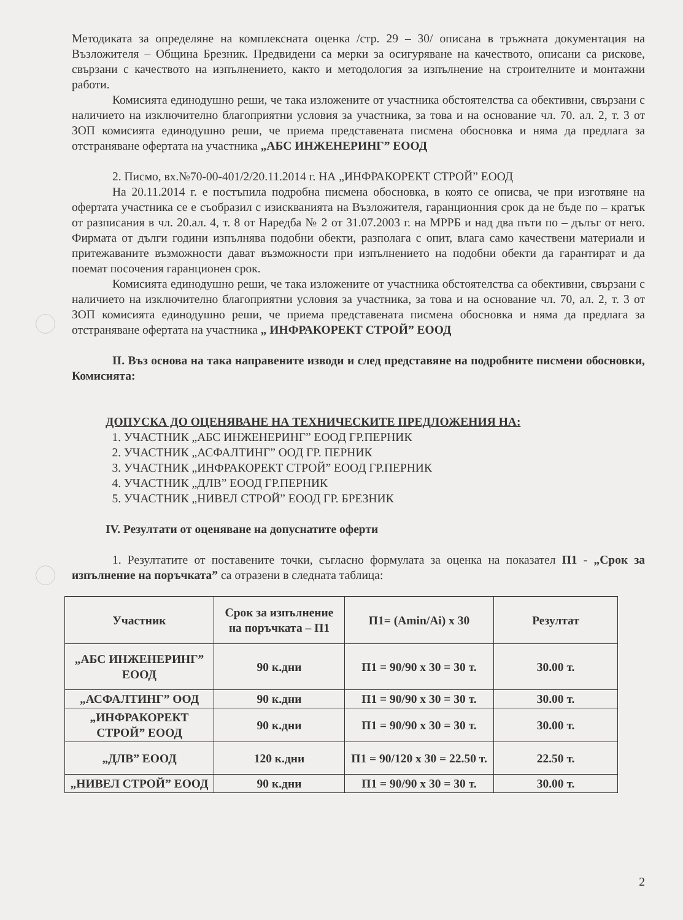Методиката за определяне на комплексната оценка /стр. 29 – 30/ описана в тръжната документация на Възложителя – Община Брезник. Предвидени са мерки за осигуряване на качеството, описани са рискове, свързани с качеството на изпълнението, както и методология за изпълнение на строителните и монтажни работи.
Комисията единодушно реши, че така изложените от участника обстоятелства са обективни, свързани с наличието на изключително благоприятни условия за участника, за това и на основание чл. 70. ал. 2, т. 3 от ЗОП комисията единодушно реши, че приема представената писмена обосновка и няма да предлага за отстраняване офертата на участника „АБС ИНЖЕНЕРИНГ” ЕООД
2. Писмо, вх.№70-00-401/2/20.11.2014 г. НА „ИНФРАКОРЕКТ СТРОЙ” ЕООД
На 20.11.2014 г. е постъпила подробна писмена обосновка, в която се описва, че при изготвяне на офертата участника се е съобразил с изискванията на Възложителя, гаранционния срок да не бъде по – кратък от разписания в чл. 20.ал. 4, т. 8 от Наредба № 2 от 31.07.2003 г. на МРРБ и над два пъти по – дълъг от него. Фирмата от дълги години изпълнява подобни обекти, разполага с опит, влага само качествени материали и притежаваните възможности дават възможности при изпълнението на подобни обекти да гарантират и да поемат посочения гаранционен срок.
Комисията единодушно реши, че така изложените от участника обстоятелства са обективни, свързани с наличието на изключително благоприятни условия за участника, за това и на основание чл. 70, ал. 2, т. 3 от ЗОП комисията единодушно реши, че приема представената писмена обосновка и няма да предлага за отстраняване офертата на участника „ ИНФРАКОРЕКТ СТРОЙ” ЕООД
II. Въз основа на така направените изводи и след представяне на подробните писмени обосновки, Комисията:
ДОПУСКА ДО ОЦЕНЯВАНЕ НА ТЕХНИЧЕСКИТЕ ПРЕДЛОЖЕНИЯ НА:
1. УЧАСТНИК „АБС ИНЖЕНЕРИНГ” ЕООД ГР.ПЕРНИК
2. УЧАСТНИК „АСФАЛТИНГ” ООД ГР. ПЕРНИК
3. УЧАСТНИК „ИНФРАКОРЕКТ СТРОЙ” ЕООД ГР.ПЕРНИК
4. УЧАСТНИК „ДЛВ” ЕООД ГР.ПЕРНИК
5. УЧАСТНИК „НИВЕЛ СТРОЙ” ЕООД ГР. БРЕЗНИК
IV. Резултати от оценяване на допуснатите оферти
1. Резултатите от поставените точки, съгласно формулата за оценка на показател П1 - „Срок за изпълнение на поръчката” са отразени в следната таблица:
| Участник | Срок за изпълнение на поръчката – П1 | П1= (Amin/Ai) x 30 | Резултат |
| --- | --- | --- | --- |
| „АБС ИНЖЕНЕРИНГ” ЕООД | 90 к.дни | П1 = 90/90 x 30 = 30 т. | 30.00 т. |
| „АСФАЛТИНГ” ООД | 90 к.дни | П1 = 90/90 x 30 = 30 т. | 30.00 т. |
| „ИНФРАКОРЕКТ СТРОЙ” ЕООД | 90 к.дни | П1 = 90/90 x 30 = 30 т. | 30.00 т. |
| „ДЛВ” ЕООД | 120 к.дни | П1 = 90/120 x 30 = 22.50 т. | 22.50 т. |
| „НИВЕЛ СТРОЙ” ЕООД | 90 к.дни | П1 = 90/90 x 30 = 30 т. | 30.00 т. |
2